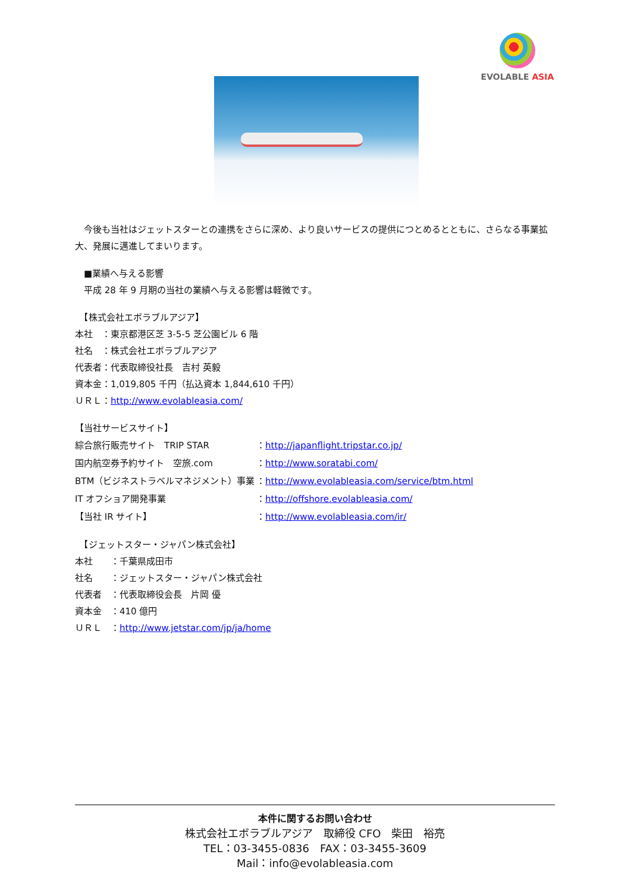EVOLABLE ASIA
　今後も当社はジェットスターとの連携をさらに深め、より良いサービスの提供につとめるとともに、さらなる事業拡大、発展に邁進してまいります。
　■業績へ与える影響
　平成 28 年 9 月期の当社の業績へ与える影響は軽微です。
　【株式会社エボラブルアジア】
本社　：東京都港区芝 3-5-5 芝公園ビル 6 階
社名　：株式会社エボラブルアジア
代表者：代表取締役社長　吉村 英毅
資本金：1,019,805 千円（払込資本 1,844,610 千円）
ＵＲＬ：http://www.evolableasia.com/
【当社サービスサイト】
綜合旅行販売サイト　TRIP STAR ：http://japanflight.tripstar.co.jp/
国内航空券予約サイト　空旅.com ：http://www.soratabi.com/
BTM（ビジネストラベルマネジメント）事業 ：http://www.evolableasia.com/service/btm.html
IT オフショア開発事業 ：http://offshore.evolableasia.com/
【当社 IR サイト】 ：http://www.evolableasia.com/ir/
　【ジェットスター・ジャパン株式会社】
本社　　：千葉県成田市
社名　　：ジェットスター・ジャパン株式会社
代表者　：代表取締役会長　片岡 優
資本金　：410 億円
ＵＲＬ　：http://www.jetstar.com/jp/ja/home
本件に関するお問い合わせ
株式会社エボラブルアジア　取締役 CFO　柴田　裕亮
TEL：03-3455-0836　FAX：03-3455-3609
Mail：info@evolableasia.com